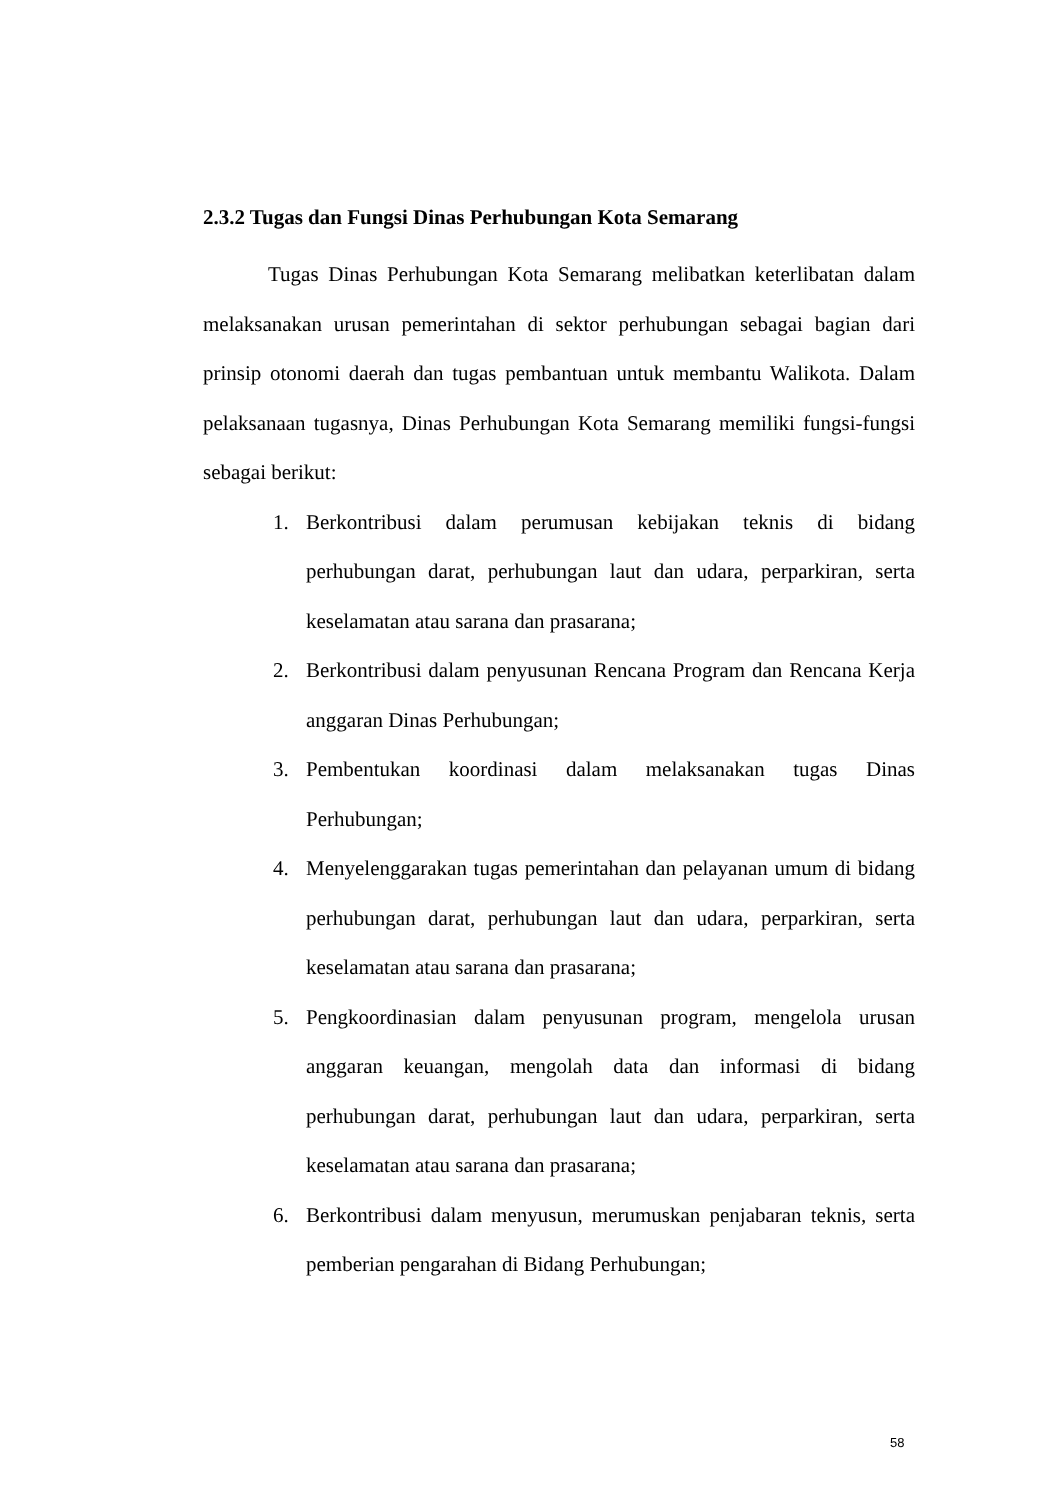2.3.2 Tugas dan Fungsi Dinas Perhubungan Kota Semarang
Tugas Dinas Perhubungan Kota Semarang melibatkan keterlibatan dalam melaksanakan urusan pemerintahan di sektor perhubungan sebagai bagian dari prinsip otonomi daerah dan tugas pembantuan untuk membantu Walikota. Dalam pelaksanaan tugasnya, Dinas Perhubungan Kota Semarang memiliki fungsi-fungsi sebagai berikut:
1. Berkontribusi dalam perumusan kebijakan teknis di bidang perhubungan darat, perhubungan laut dan udara, perparkiran, serta keselamatan atau sarana dan prasarana;
2. Berkontribusi dalam penyusunan Rencana Program dan Rencana Kerja anggaran Dinas Perhubungan;
3. Pembentukan koordinasi dalam melaksanakan tugas Dinas Perhubungan;
4. Menyelenggarakan tugas pemerintahan dan pelayanan umum di bidang perhubungan darat, perhubungan laut dan udara, perparkiran, serta keselamatan atau sarana dan prasarana;
5. Pengkoordinasian dalam penyusunan program, mengelola urusan anggaran keuangan, mengolah data dan informasi di bidang perhubungan darat, perhubungan laut dan udara, perparkiran, serta keselamatan atau sarana dan prasarana;
6. Berkontribusi dalam menyusun, merumuskan penjabaran teknis, serta pemberian pengarahan di Bidang Perhubungan;
58